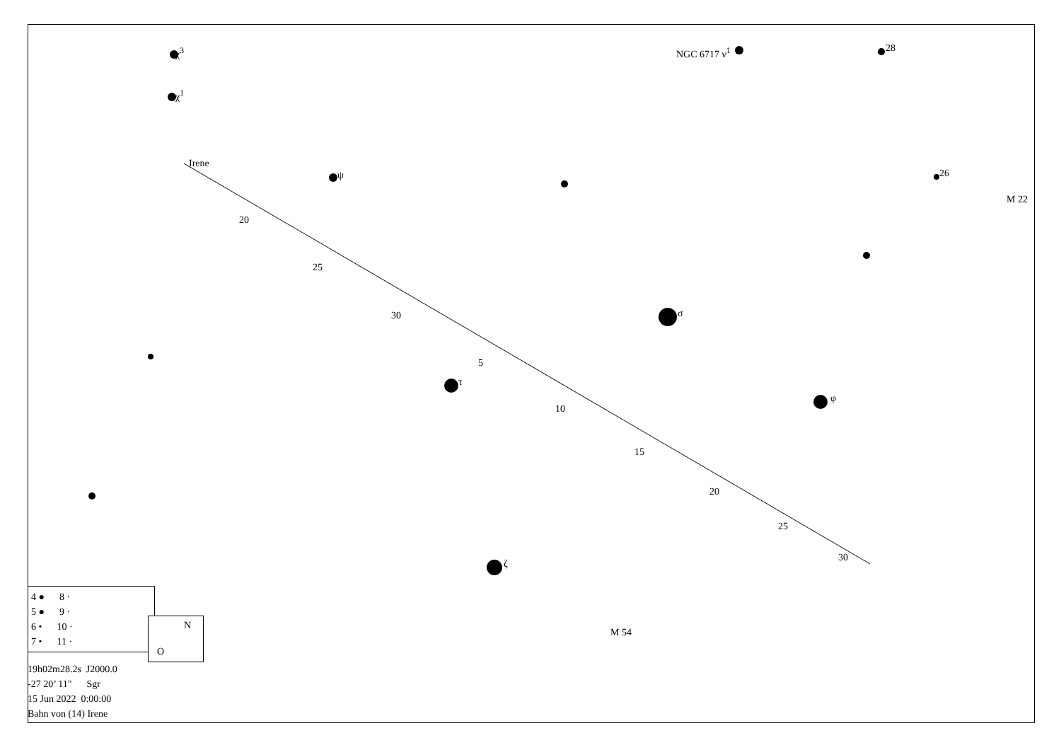χ<sup>3</sup>
χ<sup>1</sup>
NGC 6717 ν<sup>1</sup> 28
Irene
ψ 26
M 22
20
25
30 σ
5
τ
φ
10
15
20
25
30
ζ
M 54
4 ● 8 ·
5 ● 9 ·
6 • 10 ·
7 • 11 ·
N
O
19h02m28.2s J2000.0
-27 20’ 11" Sgr
15 Jun 2022 0:00:00
Bahn von (14) Irene